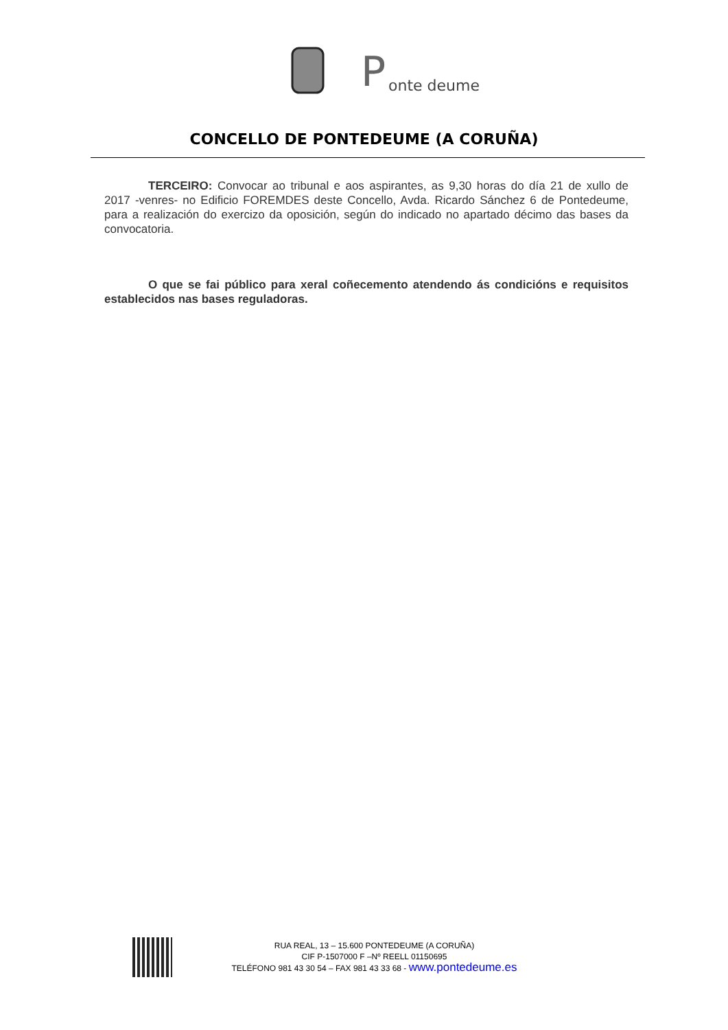P
onte deume
CONCELLO DE PONTEDEUME (A CORUÑA)
TERCEIRO: Convocar ao tribunal e aos aspirantes, as 9,30 horas do día 21 de xullo de 2017 -venres- no Edificio FOREMDES deste Concello, Avda. Ricardo Sánchez 6 de Pontedeume, para a realización do exercizo da oposición, según do indicado no apartado décimo das bases da convocatoria.
O que se fai público para xeral coñecemento atendendo ás condicións e requisitos establecidos nas bases reguladoras.
RUA REAL, 13 – 15.600 PONTEDEUME (A CORUÑA)
CIF P-1507000 F –Nº REELL 01150695
TELÉFONO 981 43 30 54 – FAX 981 43 33 68 - www.pontedeume.es